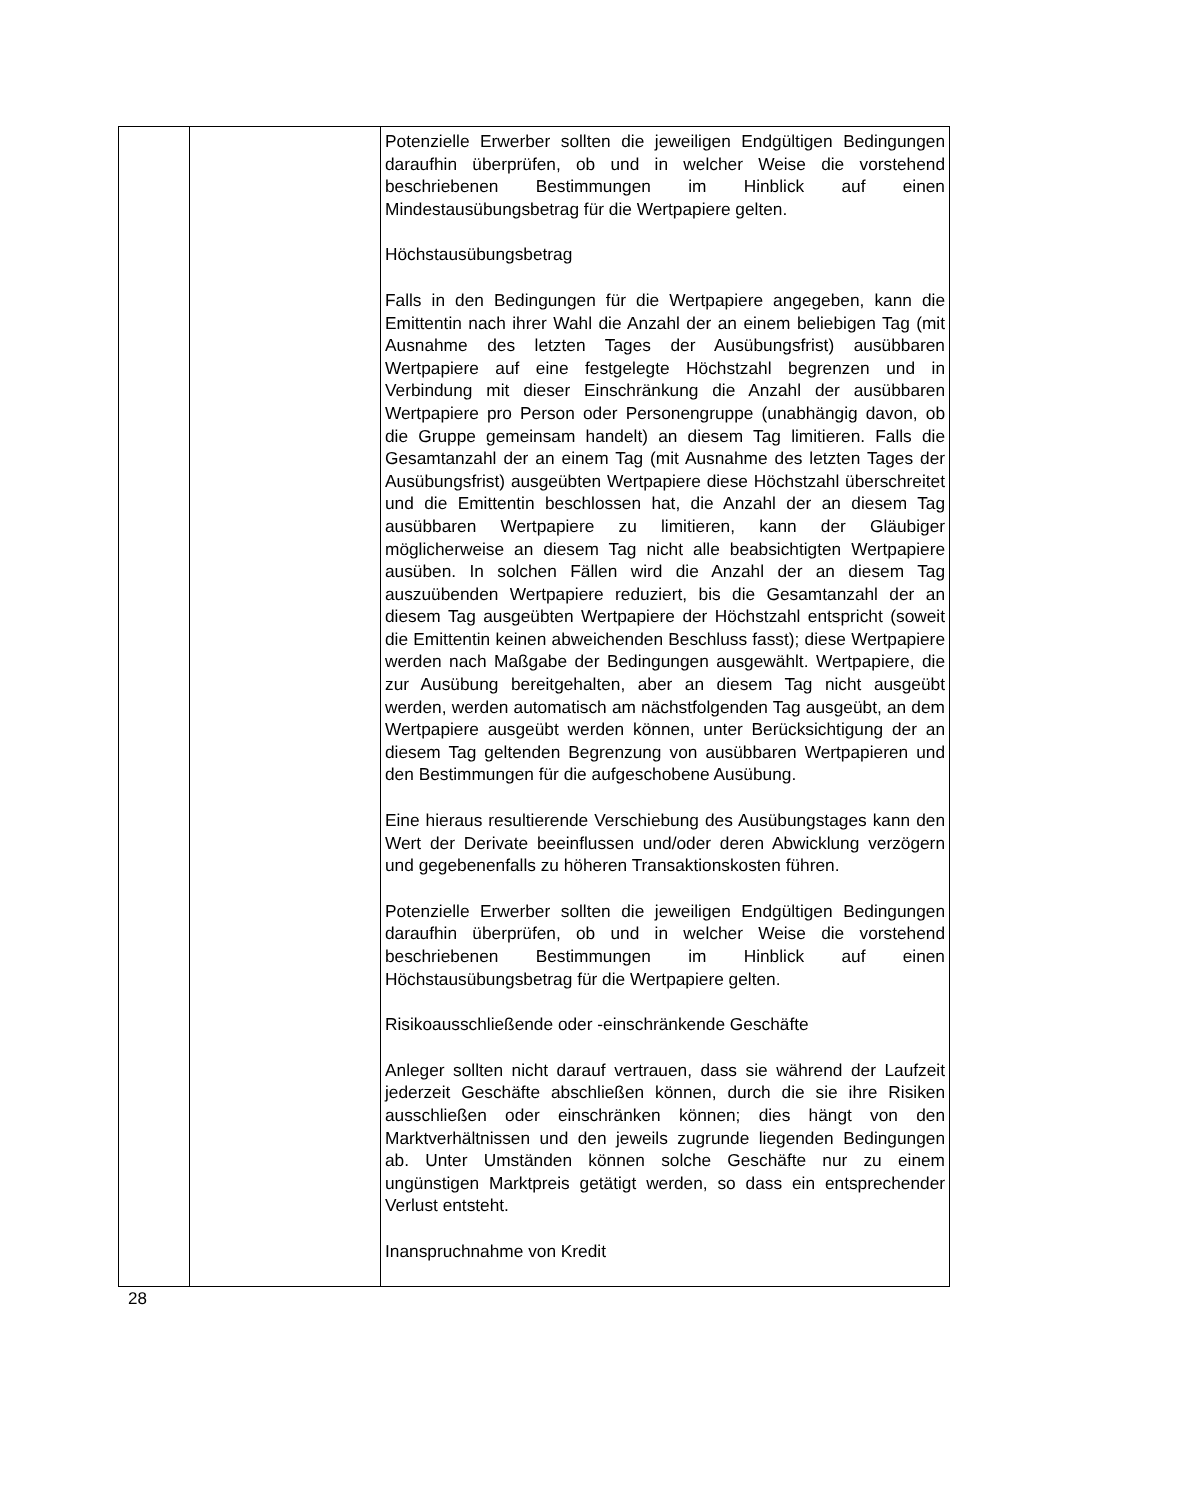| | | Potenzielle Erwerber sollten die jeweiligen Endgültigen Bedingungen daraufhin überprüfen, ob und in welcher Weise die vorstehend beschriebenen Bestimmungen im Hinblick auf einen Mindestausübungsbetrag für die Wertpapiere gelten. Höchstausübungsbetrag Falls in den Bedingungen für die Wertpapiere angegeben, kann die Emittentin nach ihrer Wahl die Anzahl der an einem beliebigen Tag (mit Ausnahme des letzten Tages der Ausübungsfrist) ausübbaren Wertpapiere auf eine festgelegte Höchstzahl begrenzen und in Verbindung mit dieser Einschränkung die Anzahl der ausübbaren Wertpapiere pro Person oder Personengruppe (unabhängig davon, ob die Gruppe gemeinsam handelt) an diesem Tag limitieren. Falls die Gesamtanzahl der an einem Tag (mit Ausnahme des letzten Tages der Ausübungsfrist) ausgeübten Wertpapiere diese Höchstzahl überschreitet und die Emittentin beschlossen hat, die Anzahl der an diesem Tag ausübbaren Wertpapiere zu limitieren, kann der Gläubiger möglicherweise an diesem Tag nicht alle beabsichtigten Wertpapiere ausüben. In solchen Fällen wird die Anzahl der an diesem Tag auszuübenden Wertpapiere reduziert, bis die Gesamtanzahl der an diesem Tag ausgeübten Wertpapiere der Höchstzahl entspricht (soweit die Emittentin keinen abweichenden Beschluss fasst); diese Wertpapiere werden nach Maßgabe der Bedingungen ausgewählt. Wertpapiere, die zur Ausübung bereitgehalten, aber an diesem Tag nicht ausgeübt werden, werden automatisch am nächstfolgenden Tag ausgeübt, an dem Wertpapiere ausgeübt werden können, unter Berücksichtigung der an diesem Tag geltenden Begrenzung von ausübbaren Wertpapieren und den Bestimmungen für die aufgeschobene Ausübung. Eine hieraus resultierende Verschiebung des Ausübungstages kann den Wert der Derivate beeinflussen und/oder deren Abwicklung verzögern und gegebenenfalls zu höheren Transaktionskosten führen. Potenzielle Erwerber sollten die jeweiligen Endgültigen Bedingungen daraufhin überprüfen, ob und in welcher Weise die vorstehend beschriebenen Bestimmungen im Hinblick auf einen Höchstausübungsbetrag für die Wertpapiere gelten. Risikoausschließende oder -einschränkende Geschäfte Anleger sollten nicht darauf vertrauen, dass sie während der Laufzeit jederzeit Geschäfte abschließen können, durch die sie ihre Risiken ausschließen oder einschränken können; dies hängt von den Marktverhältnissen und den jeweils zugrunde liegenden Bedingungen ab. Unter Umständen können solche Geschäfte nur zu einem ungünstigen Marktpreis getätigt werden, so dass ein entsprechender Verlust entsteht. Inanspruchnahme von Kredit |
28